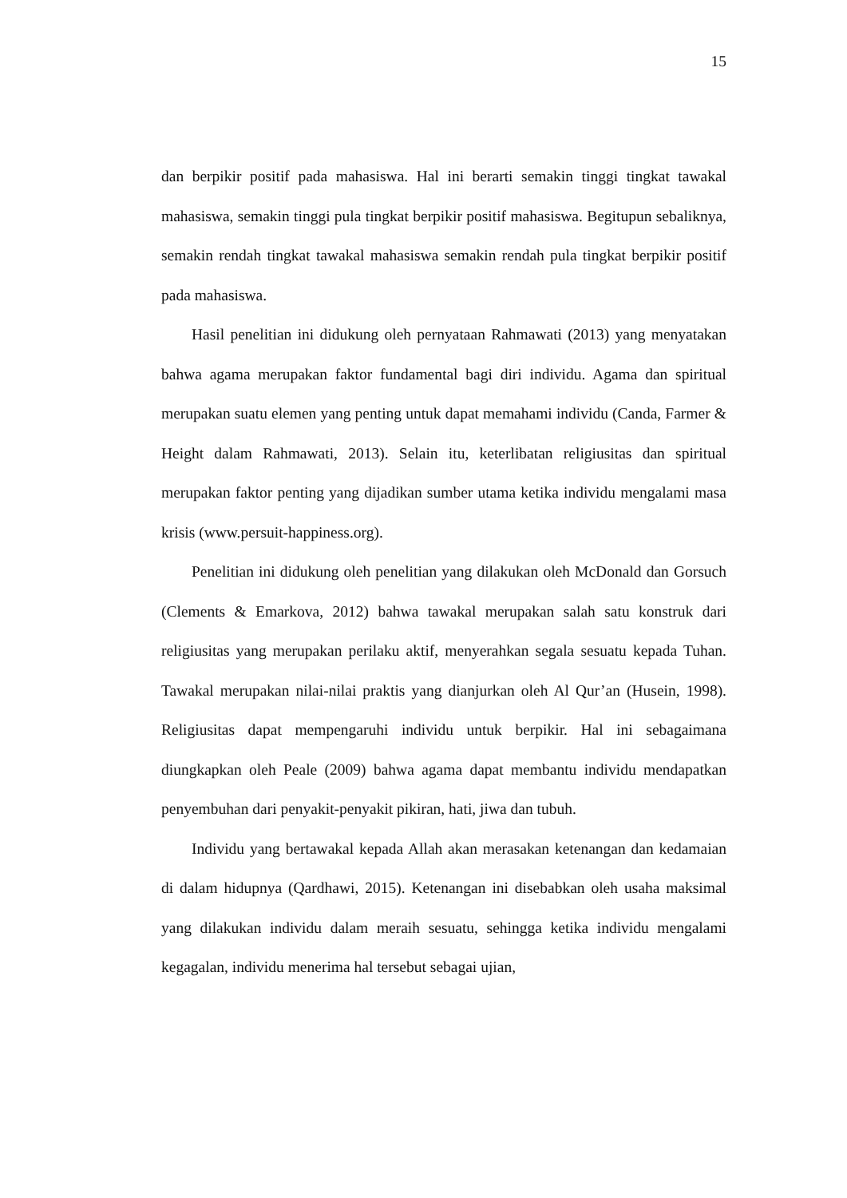15
dan berpikir positif pada mahasiswa. Hal ini berarti semakin tinggi tingkat tawakal mahasiswa, semakin tinggi pula tingkat berpikir positif mahasiswa. Begitupun sebaliknya, semakin rendah tingkat tawakal mahasiswa semakin rendah pula tingkat berpikir positif pada mahasiswa.
Hasil penelitian ini didukung oleh pernyataan Rahmawati (2013) yang menyatakan bahwa agama merupakan faktor fundamental bagi diri individu. Agama dan spiritual merupakan suatu elemen yang penting untuk dapat memahami individu (Canda, Farmer & Height dalam Rahmawati, 2013). Selain itu, keterlibatan religiusitas dan spiritual merupakan faktor penting yang dijadikan sumber utama ketika individu mengalami masa krisis (www.persuit-happiness.org).
Penelitian ini didukung oleh penelitian yang dilakukan oleh McDonald dan Gorsuch (Clements & Emarkova, 2012) bahwa tawakal merupakan salah satu konstruk dari religiusitas yang merupakan perilaku aktif, menyerahkan segala sesuatu kepada Tuhan. Tawakal merupakan nilai-nilai praktis yang dianjurkan oleh Al Qur’an (Husein, 1998). Religiusitas dapat mempengaruhi individu untuk berpikir. Hal ini sebagaimana diungkapkan oleh Peale (2009) bahwa agama dapat membantu individu mendapatkan penyembuhan dari penyakit-penyakit pikiran, hati, jiwa dan tubuh.
Individu yang bertawakal kepada Allah akan merasakan ketenangan dan kedamaian di dalam hidupnya (Qardhawi, 2015). Ketenangan ini disebabkan oleh usaha maksimal yang dilakukan individu dalam meraih sesuatu, sehingga ketika individu mengalami kegagalan, individu menerima hal tersebut sebagai ujian,